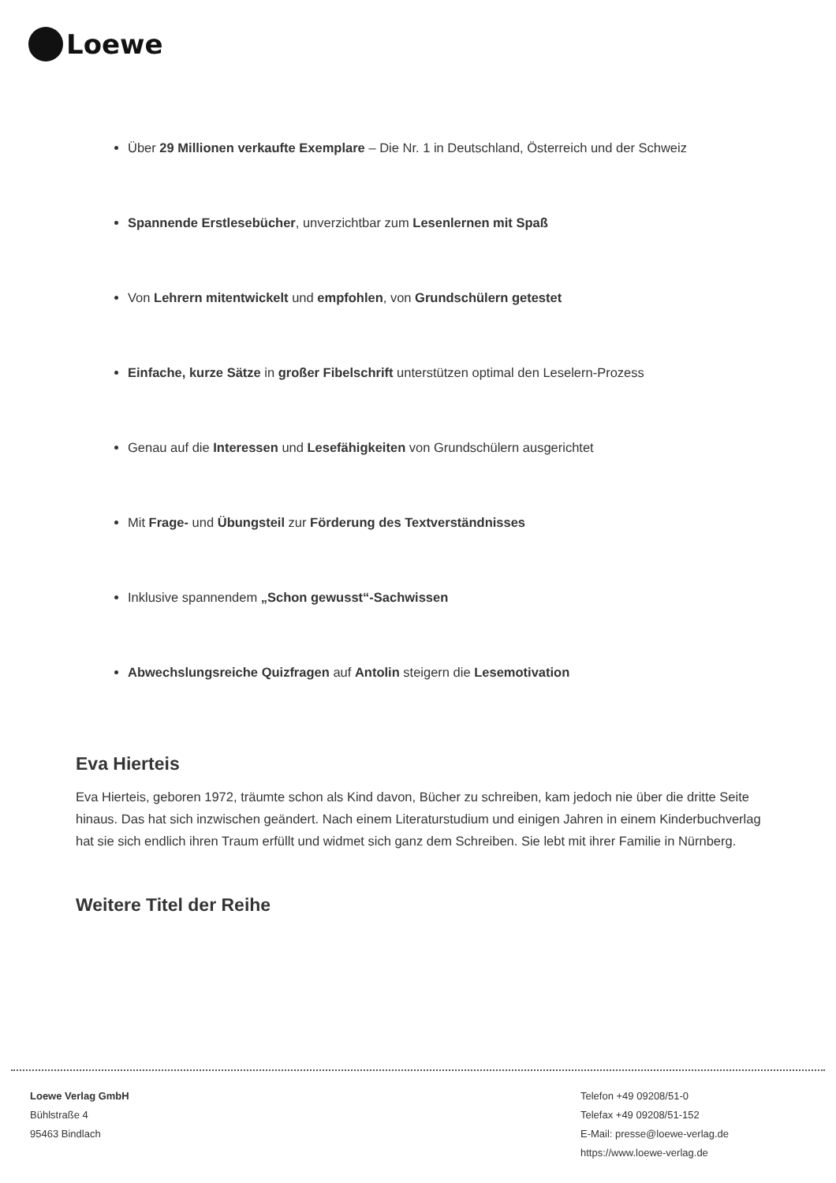Loewe
Über 29 Millionen verkaufte Exemplare – Die Nr. 1 in Deutschland, Österreich und der Schweiz
Spannende Erstlesebücher, unverzichtbar zum Lesenlernen mit Spaß
Von Lehrern mitentwickelt und empfohlen, von Grundschülern getestet
Einfache, kurze Sätze in großer Fibelschrift unterstützen optimal den Leselern-Prozess
Genau auf die Interessen und Lesefähigkeiten von Grundschülern ausgerichtet
Mit Frage- und Übungsteil zur Förderung des Textverständnisses
Inklusive spannendem „Schon gewusst“-Sachwissen
Abwechslungsreiche Quizfragen auf Antolin steigern die Lesemotivation
Eva Hierteis
Eva Hierteis, geboren 1972, träumte schon als Kind davon, Bücher zu schreiben, kam jedoch nie über die dritte Seite hinaus. Das hat sich inzwischen geändert. Nach einem Literaturstudium und einigen Jahren in einem Kinderbuchverlag hat sie sich endlich ihren Traum erfüllt und widmet sich ganz dem Schreiben. Sie lebt mit ihrer Familie in Nürnberg.
Weitere Titel der Reihe
Loewe Verlag GmbH
Bühlstraße 4
95463 Bindlach
Telefon +49 09208/51-0
Telefax +49 09208/51-152
E-Mail: presse@loewe-verlag.de
https://www.loewe-verlag.de